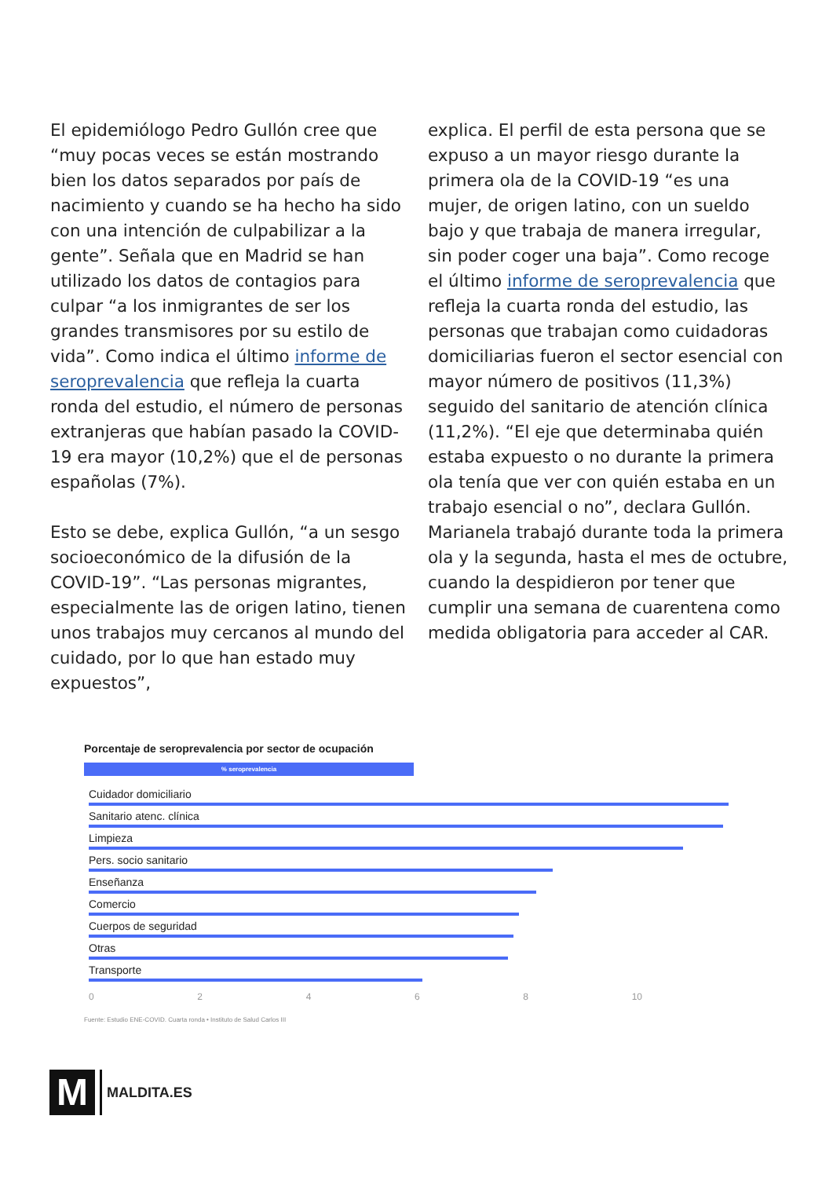El epidemiólogo Pedro Gullón cree que “muy pocas veces se están mostrando bien los datos separados por país de nacimiento y cuando se ha hecho ha sido con una intención de culpabilizar a la gente”. Señala que en Madrid se han utilizado los datos de contagios para culpar “a los inmigrantes de ser los grandes transmisores por su estilo de vida”. Como indica el último informe de seroprevalencia que refleja la cuarta ronda del estudio, el número de personas extranjeras que habían pasado la COVID-19 era mayor (10,2%) que el de personas españolas (7%).
Esto se debe, explica Gullón, “a un sesgo socioeconómico de la difusión de la COVID-19”. “Las personas migrantes, especialmente las de origen latino, tienen unos trabajos muy cercanos al mundo del cuidado, por lo que han estado muy expuestos”,
explica. El perfil de esta persona que se expuso a un mayor riesgo durante la primera ola de la COVID-19 “es una mujer, de origen latino, con un sueldo bajo y que trabaja de manera irregular, sin poder coger una baja”. Como recoge el último informe de seroprevalencia que refleja la cuarta ronda del estudio, las personas que trabajan como cuidadoras domiciliarias fueron el sector esencial con mayor número de positivos (11,3%) seguido del sanitario de atención clínica (11,2%). “El eje que determinaba quién estaba expuesto o no durante la primera ola tenía que ver con quién estaba en un trabajo esencial o no”, declara Gullón. Marianela trabajó durante toda la primera ola y la segunda, hasta el mes de octubre, cuando la despidieron por tener que cumplir una semana de cuarentena como medida obligatoria para acceder al CAR.
Porcentaje de seroprevalencia por sector de ocupación
% seroprevalencia
Cuidador domiciliario
Sanitario atenc. clínica
Limpieza
Pers. socio sanitario
Enseñanza
Comercio
Cuerpos de seguridad
Otras
Transporte
0 2 4 6 8 10
Fuente: Estudio ENE-COVID. Cuarta ronda • Instituto de Salud Carlos III
M
MALDITA.ES